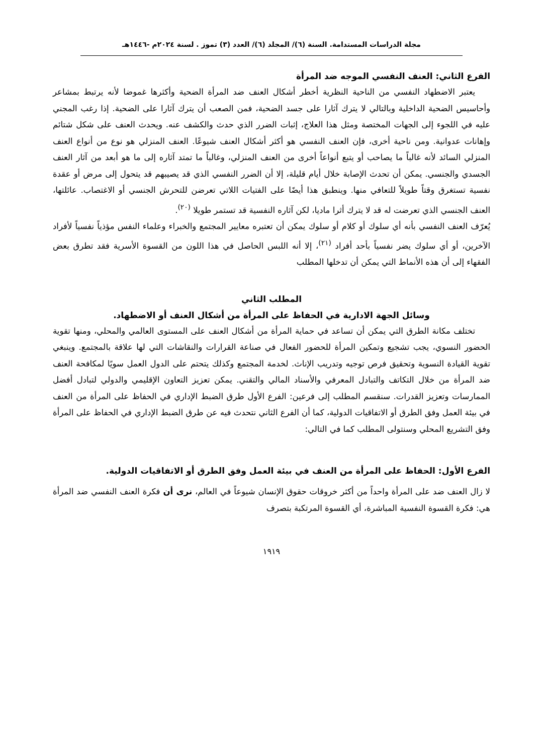مجلة الدراسات المستدامة. السنة (٦)/ المجلد (٦)/ العدد (٣) تموز . لسنة ٢٠٢٤م -١٤٤٦هـ
الفرع الثاني: العنف النفسي الموجه ضد المرأة
يعتبر الاضطهاد النفسي من الناحية النظرية أخطر أشكال العنف ضد المرأة الضحية وأكثرها غموضا لأنه يرتبط بمشاعر وأحاسيس الضحية الداخلية وبالتالي لا يترك آثارا على جسد الضحية، فمن الصعب أن يترك آثارا على الضحية. إذا رغب المجني عليه في اللجوء إلى الجهات المختصة ومثل هذا العلاج، إثبات الضرر الذي حدث والكشف عنه. ويحدث العنف على شكل شتائم وإهانات عدوانية. ومن ناحية أخرى، فإن العنف النفسي هو أكثر أشكال العنف شيوعًا. العنف المنزلي هو نوع من أنواع العنف المنزلي السائد لأنه غالباً ما يصاحب أو يتبع أنواعاً أخرى من العنف المنزلي، وغالباً ما تمتد آثاره إلى ما هو أبعد من آثار العنف الجسدي والجنسي. يمكن أن تحدث الإصابة خلال أيام قليلة، إلا أن الضرر النفسي الذي قد يصيبهم قد يتحول إلى مرض أو عقدة نفسية تستغرق وقتاً طويلاً للتعافي منها. وينطبق هذا أيضًا على الفتيات اللاتي تعرضن للتحرش الجنسي أو الاغتصاب. عائلتها، العنف الجنسي الذي تعرضت له قد لا يترك أثرا ماديا، لكن آثاره النفسية قد تستمر طويلا <sup>(٢٠)</sup>.
يُعرّف العنف النفسي بأنه أي سلوك أو كلام أو سلوك يمكن أن تعتبره معايير المجتمع والخبراء وعلماء النفس مؤذياً نفسياً لأفراد الآخرين، أو أي سلوك يضر نفسياً بأحد أفراد <sup>(٢١)</sup>، إلا أنه اللبس الحاصل في هذا اللون من القسوة الأسرية فقد تطرق بعض الفقهاء إلى أن هذه الأنماط التي يمكن أن تدخلها المطلب
المطلب الثاني
وسائل الجهة الادارية في الحفاظ على المرأة من أشكال العنف أو الاضطهاد.
تختلف مكانة الطرق التي يمكن أن تساعد في حماية المرأة من أشكال العنف على المستوى العالمي والمحلي، ومنها تقوية الحضور النسوي، يجب تشجيع وتمكين المرأة للحضور الفعال في صناعة القرارات والنقاشات التي لها علاقة بالمجتمع. وينبغي تقوية القيادة النسوية وتحقيق فرص توجيه وتدريب الإناث. لخدمة المجتمع وكذلك يتحتم على الدول العمل سويًا لمكافحة العنف ضد المرأة من خلال التكاتف والتبادل المعرفي والأسناد المالي والتقني. يمكن تعزيز التعاون الإقليمي والدولي لتبادل أفضل الممارسات وتعزيز القدرات. سنقسم المطلب إلى فرعين: الفرع الأول طرق الضبط الإداري في الحفاظ على المرأة من العنف في بيئة العمل وفق الطرق أو الاتفاقيات الدولية، كما أن الفرع الثاني نتحدث فيه عن طرق الضبط الإداري في الحفاظ على المرأة وفق التشريع المحلي وسنتولى المطلب كما في التالي:
الفرع الأول: الحفاظ على المرأة من العنف في بيئة العمل وفق الطرق أو الاتفاقيات الدولية.
لا زال العنف ضد على المرأة واحداً من أكثر خروقات حقوق الإنسان شيوعاً في العالم، نرى أن فكرة العنف النفسي ضد المرأة هي: فكرة القسوة النفسية المباشرة، أي القسوة المرتكبة بتصرف
١٩١٩